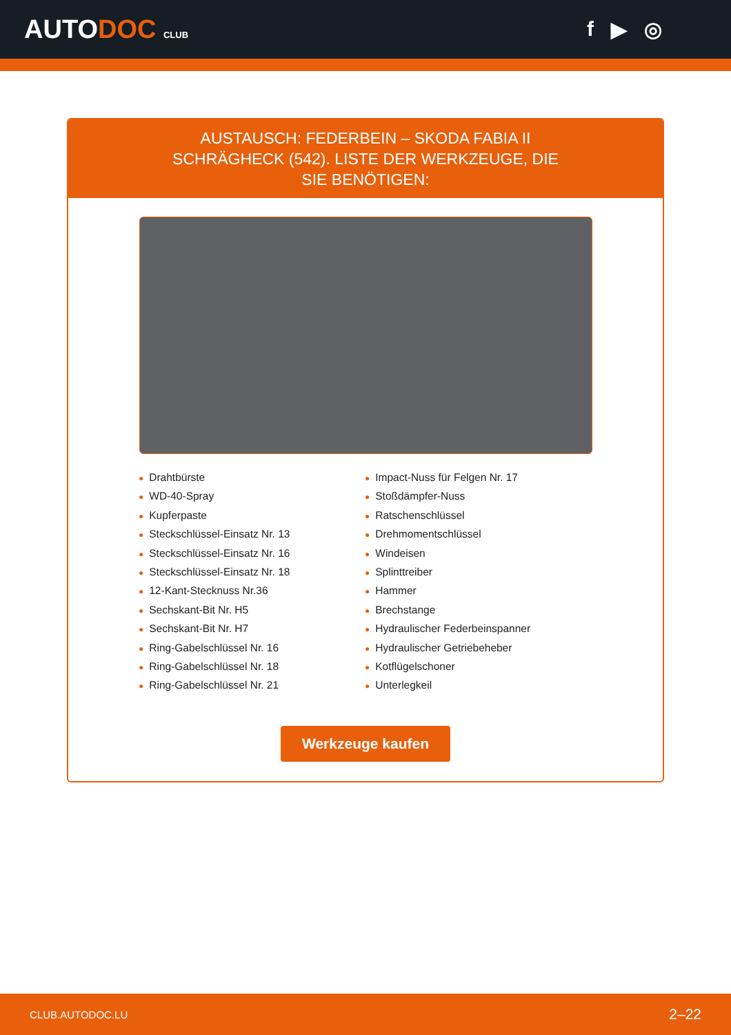AUTODOC CLUB
f ▶ ◎
AUSTAUSCH: FEDERBEIN – SKODA FABIA II SCHRÄGHECK (542). LISTE DER WERKZEUGE, DIE SIE BENÖTIGEN:
● Drahtbürste
● WD-40-Spray
● Kupferpaste
● Steckschlüssel-Einsatz Nr. 13
● Steckschlüssel-Einsatz Nr. 16
● Steckschlüssel-Einsatz Nr. 18
● 12-Kant-Stecknuss Nr.36
● Sechskant-Bit Nr. H5
● Sechskant-Bit Nr. H7
● Ring-Gabelschlüssel Nr. 16
● Ring-Gabelschlüssel Nr. 18
● Ring-Gabelschlüssel Nr. 21
● Impact-Nuss für Felgen Nr. 17
● Stoßdämpfer-Nuss
● Ratschenschlüssel
● Drehmomentschlüssel
● Windeisen
● Splinttreiber
● Hammer
● Brechstange
● Hydraulischer Federbeinspanner
● Hydraulischer Getriebeheber
● Kotflügelschoner
● Unterlegkeil
Werkzeuge kaufen
CLUB.AUTODOC.LU 2–22